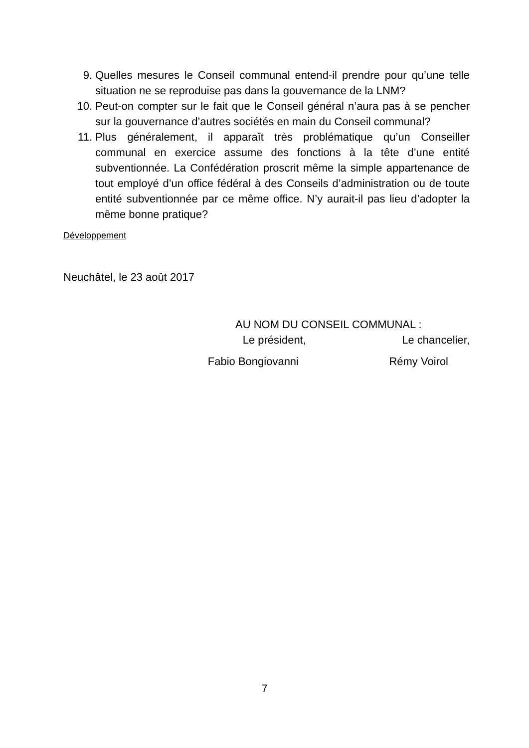9. Quelles mesures le Conseil communal entend-il prendre pour qu’une telle situation ne se reproduise pas dans la gouvernance de la LNM?
10. Peut-on compter sur le fait que le Conseil général n’aura pas à se pencher sur la gouvernance d’autres sociétés en main du Conseil communal?
11. Plus généralement, il apparaît très problématique qu’un Conseiller communal en exercice assume des fonctions à la tête d’une entité subventionnée. La Confédération proscrit même la simple appartenance de tout employé d’un office fédéral à des Conseils d’administration ou de toute entité subventionnée par ce même office. N’y aurait-il pas lieu d’adopter la même bonne pratique?
Développement
Neuchâtel, le 23 août 2017
AU NOM DU CONSEIL COMMUNAL :
Le président, Le chancelier,
Fabio Bongiovanni Rémy Voirol
7